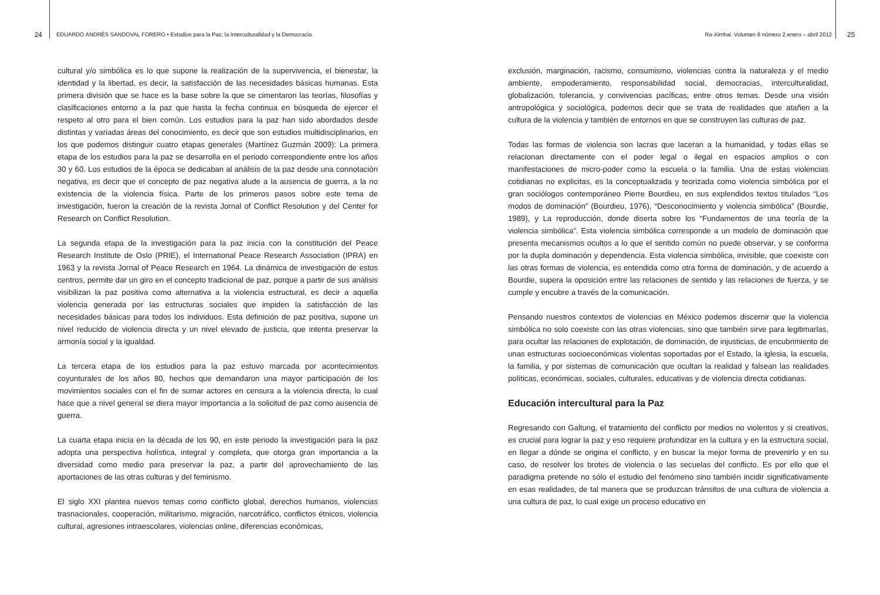24
EDUARDO ANDRÉS SANDOVAL FORERO • Estudios para la Paz, la Interculturalidad y la Democracia
Ra-Ximhai. Volumen 8 número 2 enero – abril 2012
25
cultural y/o simbólica es lo que supone la realización de la supervivencia, el bienestar, la identidad y la libertad, es decir, la satisfacción de las necesidades básicas humanas. Esta primera división que se hace es la base sobre la que se cimentaron las teorías, filosofías y clasificaciones entorno a la paz que hasta la fecha continua en búsqueda de ejercer el respeto al otro para el bien común. Los estudios para la paz han sido abordados desde distintas y variadas áreas del conocimiento, es decir que son estudios multidisciplinarios, en los que podemos distinguir cuatro etapas generales (Martínez Guzmán 2009): La primera etapa de los estudios para la paz se desarrolla en el periodo correspondiente entre los años 30 y 60. Los estudios de la época se dedicaban al análisis de la paz desde una connotación negativa, es decir que el concepto de paz negativa alude a la ausencia de guerra, a la no existencia de la violencia física. Parte de los primeros pasos sobre este tema de investigación, fueron la creación de la revista Jornal of Conflict Resolution y del Center for Research on Conflict Resolution.
La segunda etapa de la investigación para la paz inicia con la constitución del Peace Research Institute de Oslo (PRIE), el International Peace Research Association (IPRA) en 1963 y la revista Jornal of Peace Research en 1964. La dinámica de investigación de estos centros, permite dar un giro en el concepto tradicional de paz, porque a partir de sus análisis visibilizan la paz positiva como alternativa a la violencia estructural, es decir a aquella violencia generada por las estructuras sociales que impiden la satisfacción de las necesidades básicas para todos los individuos. Esta definición de paz positiva, supone un nivel reducido de violencia directa y un nivel elevado de justicia, que intenta preservar la armonía social y la igualdad.
La tercera etapa de los estudios para la paz estuvo marcada por acontecimientos coyunturales de los años 80, hechos que demandaron una mayor participación de los movimientos sociales con el fin de sumar actores en censura a la violencia directa, lo cual hace que a nivel general se diera mayor importancia a la solicitud de paz como ausencia de guerra.
La cuarta etapa inicia en la década de los 90, en este periodo la investigación para la paz adopta una perspectiva holística, integral y completa, que otorga gran importancia a la diversidad como medio para preservar la paz, a partir del aprovechamiento de las aportaciones de las otras culturas y del feminismo.
El siglo XXI plantea nuevos temas como conflicto global, derechos humanos, violencias trasnacionales, cooperación, militarismo, migración, narcotráfico, conflictos étnicos, violencia cultural, agresiones intraescolares, violencias online, diferencias económicas,
exclusión, marginación, racismo, consumismo, violencias contra la naturaleza y el medio ambiente, empoderamiento, responsabilidad social, democracias, interculturalidad, globalización, tolerancia, y convivencias pacíficas, entre otros temas. Desde una visión antropológica y sociológica, podemos decir que se trata de realidades que atañen a la cultura de la violencia y también de entornos en que se construyen las culturas de paz.
Todas las formas de violencia son lacras que laceran a la humanidad, y todas ellas se relacionan directamente con el poder legal o ilegal en espacios amplios o con manifestaciones de micro-poder como la escuela o la familia. Una de estas violencias cotidianas no explicitas, es la conceptualizada y teorizada como violencia simbólica por el gran sociólogos contemporáneo Pierre Bourdieu, en sus explendidos textos titulados “Los modos de dominación” (Bourdieu, 1976), “Desconocimiento y violencia simbólica” (Bourdie, 1989), y La reproducción, donde diserta sobre los “Fundamentos de una teoría de la violencia simbólica”. Esta violencia simbólica corresponde a un modelo de dominación que presenta mecanismos ocultos a lo que el sentido común no puede observar, y se conforma por la dupla dominación y dependencia. Esta violencia simbólica, invisible, que coexiste con las otras formas de violencia, es entendida como otra forma de dominación, y de acuerdo a Bourdie, supera la oposición entre las relaciones de sentido y las relaciones de fuerza, y se cumple y encubre a través de la comunicación.
Pensando nuestros contextos de violencias en México podemos discernir que la violencia simbólica no solo coexiste con las otras violencias, sino que también sirve para legitimarlas, para ocultar las relaciones de explotación, de dominación, de injusticias, de encubrimiento de unas estructuras socioeconómicas violentas soportadas por el Estado, la iglesia, la escuela, la familia, y por sistemas de comunicación que ocultan la realidad y falsean las realidades políticas, económicas, sociales, culturales, educativas y de violencia directa cotidianas.
Educación intercultural para la Paz
Regresando con Galtung, el tratamiento del conflicto por medios no violentos y si creativos, es crucial para lograr la paz y eso requiere profundizar en la cultura y en la estructura social, en llegar a dónde se origina el conflicto, y en buscar la mejor forma de prevenirlo y en su caso, de resolver los brotes de violencia o las secuelas del conflicto. Es por ello que el paradigma pretende no sólo el estudio del fenómeno sino también incidir significativamente en esas realidades, de tal manera que se produzcan tránsitos de una cultura de violencia a una cultura de paz, lo cual exige un proceso educativo en